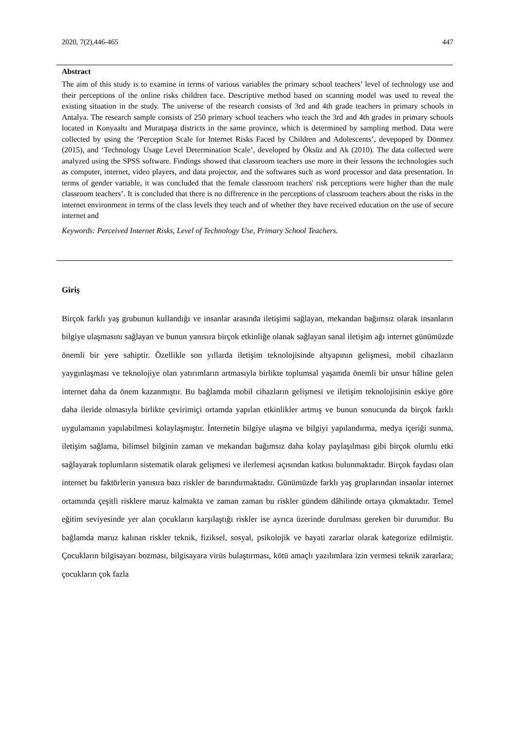2020, 7(2),446-465 447
Abstract
The aim of this study is to examine in terms of various variables the primary school teachers’ level of technology use and their perceptions of the online risks children face. Descriptive method based on scanning model was used to reveal the existing situation in the study. The universe of the research consists of 3rd and 4th grade teachers in primary schools in Antalya. The research sample consists of 250 primary school teachers who teach the 3rd and 4th grades in primary schools located in Konyaaltı and Muratpaşa districts in the same province, which is determined by sampling method. Data were collected by using the ‘Perception Scale for Internet Risks Faced by Children and Adolescents’, devepoped by Dönmez (2015), and ‘Technology Usage Level Determination Scale’, developed by Öksüz and Ak (2010). The data collected were analyzed using the SPSS software. Findings showed that classroom teachers use more in their lessons the technologies such as computer, internet, video players, and data projector, and the softwares such as word processor and data presentation. In terms of gender variable, it was concluded that the female classroom teachers' risk perceptions were higher than the male classroom teachers’. It is concluded that there is no diffrerence in the perceptions of classroom teachers about the risks in the internet environment in terms of the class levels they teach and of whether they have received education on the use of secure internet and
Keywords: Perceived Internet Risks, Level of Technology Use, Primary School Teachers.
Giriş
Birçok farklı yaş grubunun kullandığı ve insanlar arasında iletişimi sağlayan, mekandan bağımsız olarak insanların bilgiye ulaşmasını sağlayan ve bunun yanısıra birçok etkinliğe olanak sağlayan sanal iletişim ağı internet günümüzde önemli bir yere sahiptir. Özellikle son yıllarda iletişim teknolojisinde altyapının gelişmesi, mobil cihazların yaygınlaşması ve teknolojiye olan yatırımların artmasıyla birlikte toplumsal yaşamda önemli bir unsur hâline gelen internet daha da önem kazanmıştır. Bu bağlamda mobil cihazların gelişmesi ve iletişim teknolojisinin eskiye göre daha ileride olmasıyla birlikte çevirimiçi ortamda yapılan etkinlikler artmış ve bunun sonucunda da birçok farklı uygulamanın yapılabilmesi kolaylaşmıştır. İnternetin bilgiye ulaşma ve bilgiyi yapılandırma, medya içeriği sunma, iletişim sağlama, bilimsel bilginin zaman ve mekandan bağımsız daha kolay paylaşılması gibi birçok olumlu etki sağlayarak toplumların sistematik olarak gelişmesi ve ilerlemesi açısından katkısı bulunmaktadır. Birçok faydası olan internet bu faktörlerin yanısıra bazı riskler de barındırmaktadır. Günümüzde farklı yaş gruplarından insanlar internet ortamında çeşitli risklere maruz kalmakta ve zaman zaman bu riskler gündem dâhilinde ortaya çıkmaktadır. Temel eğitim seviyesinde yer alan çocukların karşılaştığı riskler ise ayrıca üzerinde durulması gereken bir durumdur. Bu bağlamda maruz kalınan riskler teknik, fiziksel, sosyal, psikolojik ve hayati zararlar olarak kategorize edilmiştir. Çocukların bilgisayarı bozması, bilgisayara virüs bulaştırması, kötü amaçlı yazılımlara izin vermesi teknik zararlara; çocukların çok fazla